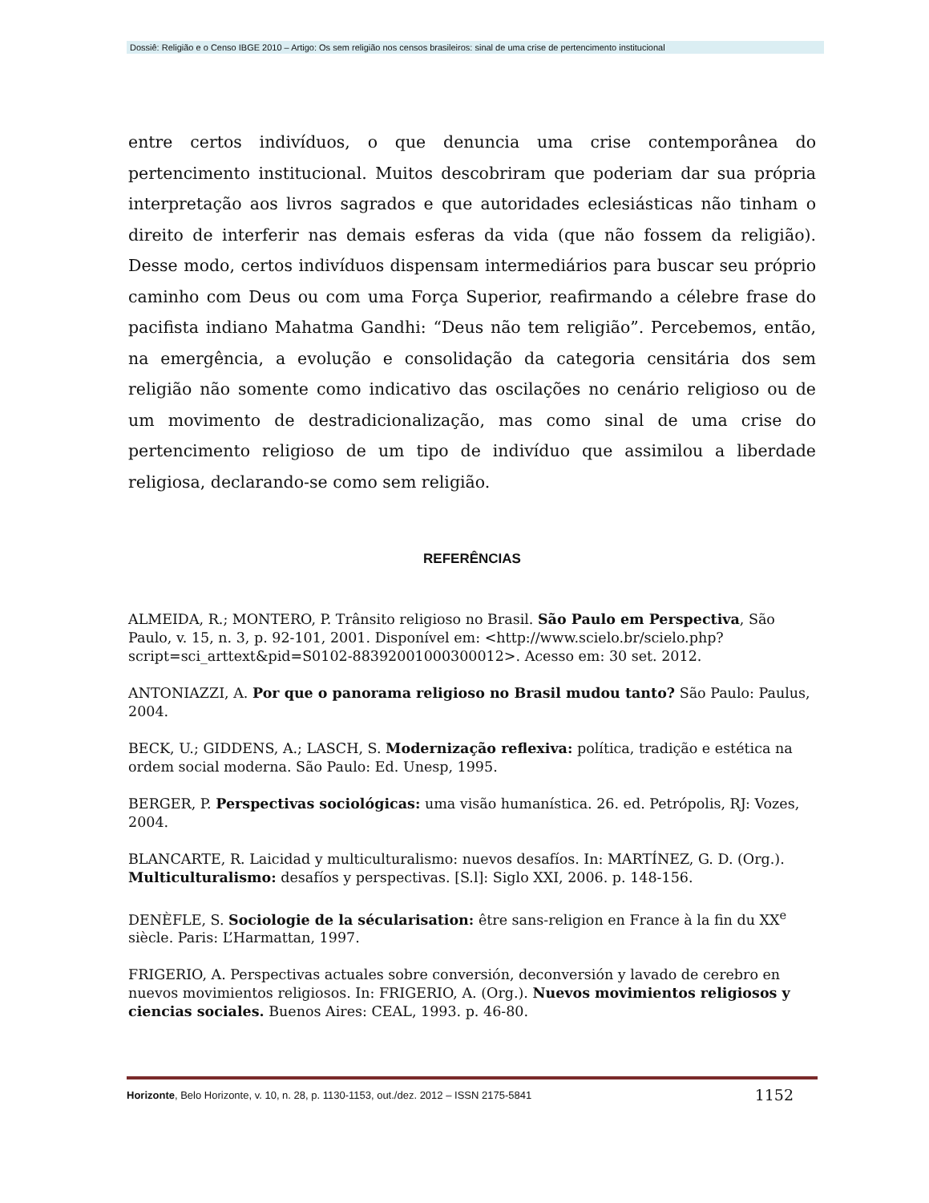Dossiê: Religião e o Censo IBGE 2010 – Artigo: Os sem religião nos censos brasileiros: sinal de uma crise de pertencimento institucional
entre certos indivíduos, o que denuncia uma crise contemporânea do pertencimento institucional. Muitos descobriram que poderiam dar sua própria interpretação aos livros sagrados e que autoridades eclesiásticas não tinham o direito de interferir nas demais esferas da vida (que não fossem da religião). Desse modo, certos indivíduos dispensam intermediários para buscar seu próprio caminho com Deus ou com uma Força Superior, reafirmando a célebre frase do pacifista indiano Mahatma Gandhi: “Deus não tem religião”. Percebemos, então, na emergência, a evolução e consolidação da categoria censitária dos sem religião não somente como indicativo das oscilações no cenário religioso ou de um movimento de destradicionalização, mas como sinal de uma crise do pertencimento religioso de um tipo de indivíduo que assimilou a liberdade religiosa, declarando-se como sem religião.
REFERÊNCIAS
ALMEIDA, R.; MONTERO, P. Trânsito religioso no Brasil. São Paulo em Perspectiva, São Paulo, v. 15, n. 3, p. 92-101, 2001. Disponível em: <http://www.scielo.br/scielo.php?script=sci_arttext&pid=S0102-88392001000300012>. Acesso em: 30 set. 2012.
ANTONIAZZI, A. Por que o panorama religioso no Brasil mudou tanto? São Paulo: Paulus, 2004.
BECK, U.; GIDDENS, A.; LASCH, S. Modernização reflexiva: política, tradição e estética na ordem social moderna. São Paulo: Ed. Unesp, 1995.
BERGER, P. Perspectivas sociológicas: uma visão humanística. 26. ed. Petrópolis, RJ: Vozes, 2004.
BLANCARTE, R. Laicidad y multiculturalismo: nuevos desafíos. In: MARTÍNEZ, G. D. (Org.). Multiculturalismo: desafíos y perspectivas. [S.l]: Siglo XXI, 2006. p. 148-156.
DENÈFLE, S. Sociologie de la sécularisation: être sans-religion en France à la fin du XX<sup>e</sup> siècle. Paris: L’Harmattan, 1997.
FRIGERIO, A. Perspectivas actuales sobre conversión, deconversión y lavado de cerebro en nuevos movimientos religiosos. In: FRIGERIO, A. (Org.). Nuevos movimientos religiosos y ciencias sociales. Buenos Aires: CEAL, 1993. p. 46-80.
Horizonte, Belo Horizonte, v. 10, n. 28, p. 1130-1153, out./dez. 2012 – ISSN 2175-5841 1152